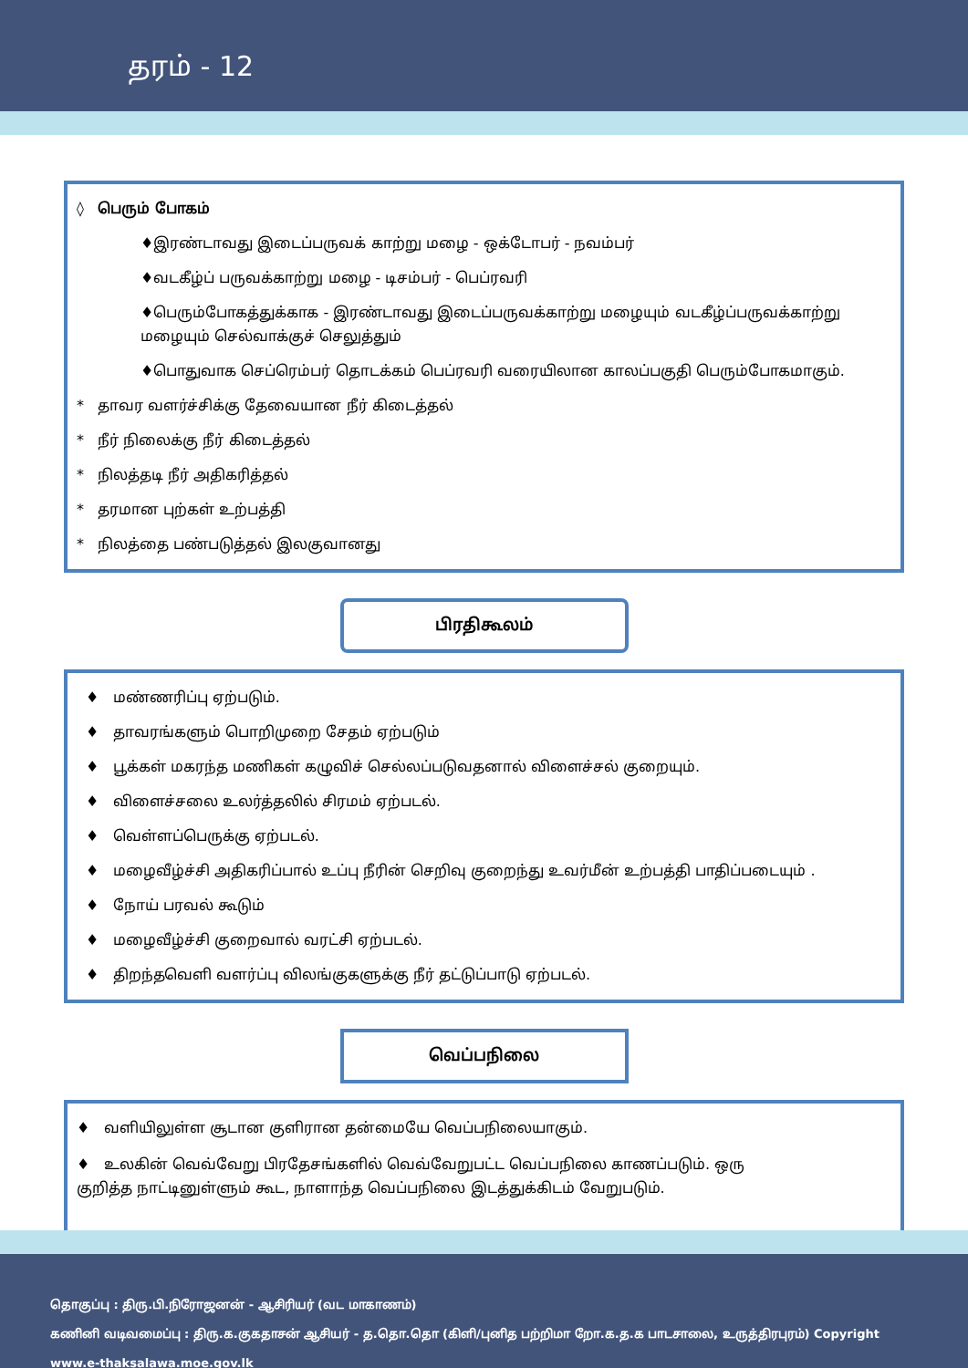தரம் - 12
◊ பெரும் போகம்
♦இரண்டாவது இடைப்பருவக் காற்று மழை - ஒக்டோபர் - நவம்பர்
♦வடகீழ்ப் பருவக்காற்று மழை - டிசம்பர் - பெப்ரவரி
♦பெரும்போகத்துக்காக - இரண்டாவது இடைப்பருவக்காற்று மழையும் வடகீழ்ப்பருவக்காற்று மழையும் செல்வாக்குச் செலுத்தும்
♦பொதுவாக செப்ரெம்பர் தொடக்கம் பெப்ரவரி வரையிலான காலப்பகுதி பெரும்போகமாகும்.
* தாவர வளர்ச்சிக்கு தேவையான நீர் கிடைத்தல்
* நீர் நிலைக்கு நீர் கிடைத்தல்
* நிலத்தடி நீர் அதிகரித்தல்
* தரமான புற்கள் உற்பத்தி
* நிலத்தை பண்படுத்தல் இலகுவானது
பிரதிகூலம்
♦ மண்ணரிப்பு ஏற்படும்.
♦ தாவரங்களும் பொறிமுறை சேதம் ஏற்படும்
♦ பூக்கள் மகரந்த மணிகள் கழுவிச் செல்லப்படுவதனால் விளைச்சல் குறையும்.
♦ விளைச்சலை உலர்த்தலில் சிரமம் ஏற்படல்.
♦ வெள்ளப்பெருக்கு ஏற்படல்.
♦ மழைவீழ்ச்சி அதிகரிப்பால் உப்பு நீரின் செறிவு குறைந்து உவர்மீன் உற்பத்தி பாதிப்படையும் .
♦ நோய் பரவல் கூடும்
♦ மழைவீழ்ச்சி குறைவால் வரட்சி ஏற்படல்.
♦ திறந்தவெளி வளர்ப்பு விலங்குகளுக்கு நீர் தட்டுப்பாடு ஏற்படல்.
வெப்பநிலை
♦ வளியிலுள்ள சூடான குளிரான தன்மையே வெப்பநிலையாகும்.
♦ உலகின் வெவ்வேறு பிரதேசங்களில் வெவ்வேறுபட்ட வெப்பநிலை காணப்படும். ஒரு குறித்த நாட்டினுள்ளும் கூட, நாளாந்த வெப்பநிலை இடத்துக்கிடம் வேறுபடும்.
தொகுப்பு : திரு.பி.நிரோஜனன் - ஆசிரியர் (வட மாகாணம்)
கணினி வடிவமைப்பு : திரு.க.குகதாசன் ஆசியர் - த.தொ.தொ (கிளி/புனித பற்றிமா றோ.க.த.க பாடசாலை, உருத்திரபுரம்) Copyright www.e-thaksalawa.moe.gov.lk